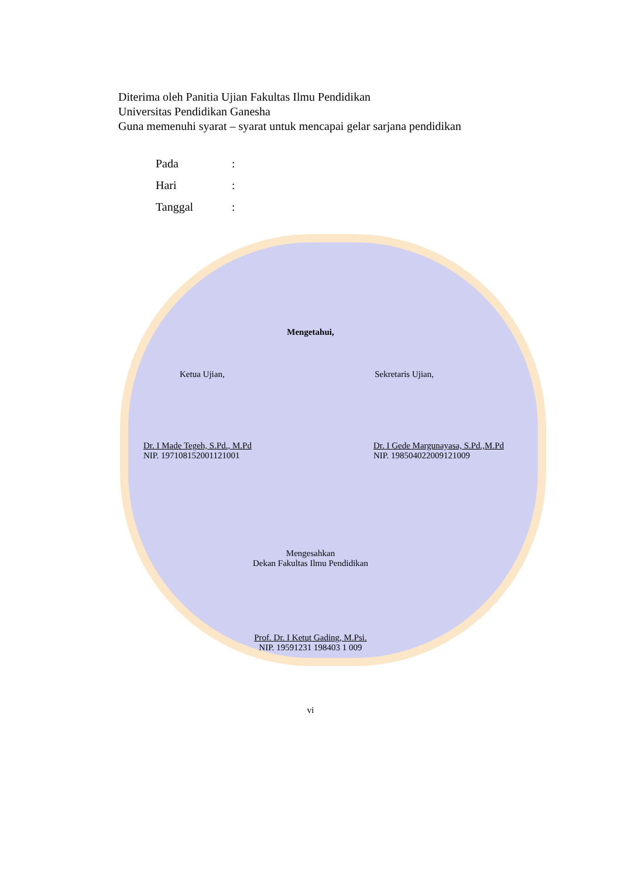Diterima oleh Panitia Ujian Fakultas Ilmu Pendidikan
Universitas Pendidikan Ganesha
Guna memenuhi syarat – syarat untuk mencapai gelar sarjana pendidikan
Pada:
Hari:
Tanggal:
Mengetahui,
Ketua Ujian, Sekretaris Ujian,
Dr. I Made Tegeh, S.Pd., M.Pd
NIP. 197108152001121001
Dr. I Gede Margunayasa, S.Pd.,M.Pd
NIP. 198504022009121009
Mengesahkan
Dekan Fakultas Ilmu Pendidikan
Prof. Dr. I Ketut Gading, M.Psi.
NIP. 19591231 198403 1 009
vi